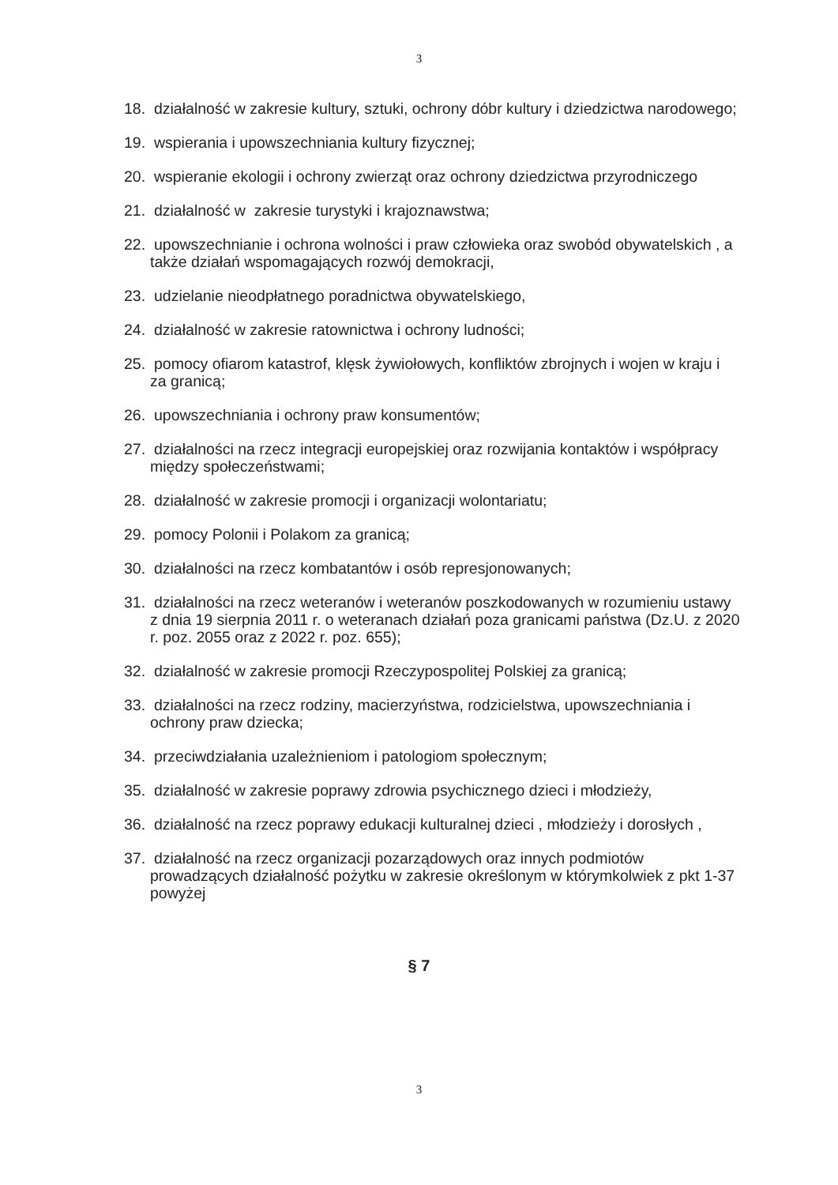3
18. działalność w zakresie kultury, sztuki, ochrony dóbr kultury i dziedzictwa narodowego;
19. wspierania i upowszechniania kultury fizycznej;
20. wspieranie ekologii i ochrony zwierząt oraz ochrony dziedzictwa przyrodniczego
21. działalność w zakresie turystyki i krajoznawstwa;
22. upowszechnianie i ochrona wolności i praw człowieka oraz swobód obywatelskich , a także działań wspomagających rozwój demokracji,
23. udzielanie nieodpłatnego poradnictwa obywatelskiego,
24. działalność w zakresie ratownictwa i ochrony ludności;
25. pomocy ofiarom katastrof, klęsk żywiołowych, konfliktów zbrojnych i wojen w kraju i za granicą;
26. upowszechniania i ochrony praw konsumentów;
27. działalności na rzecz integracji europejskiej oraz rozwijania kontaktów i współpracy między społeczeństwami;
28. działalność w zakresie promocji i organizacji wolontariatu;
29. pomocy Polonii i Polakom za granicą;
30. działalności na rzecz kombatantów i osób represjonowanych;
31. działalności na rzecz weteranów i weteranów poszkodowanych w rozumieniu ustawy z dnia 19 sierpnia 2011 r. o weteranach działań poza granicami państwa (Dz.U. z 2020 r. poz. 2055 oraz z 2022 r. poz. 655);
32. działalność w zakresie promocji Rzeczypospolitej Polskiej za granicą;
33. działalności na rzecz rodziny, macierzyństwa, rodzicielstwa, upowszechniania i ochrony praw dziecka;
34. przeciwdziałania uzależnieniom i patologiom społecznym;
35. działalność w zakresie poprawy zdrowia psychicznego dzieci i młodzieży,
36. działalność na rzecz poprawy edukacji kulturalnej dzieci , młodzieży i dorosłych ,
37. działalność na rzecz organizacji pozarządowych oraz innych podmiotów prowadzących działalność pożytku w zakresie określonym w którymkolwiek z pkt 1-37 powyżej
§ 7
3